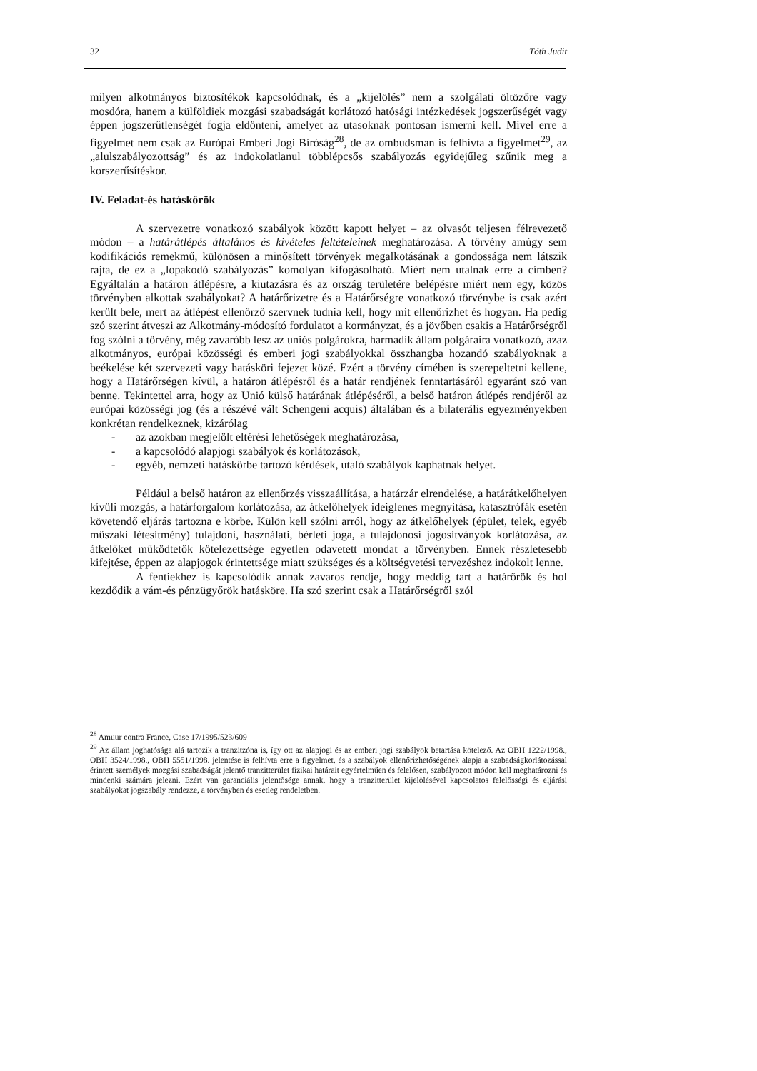32 Tóth Judit
milyen alkotmányos biztosítékok kapcsolódnak, és a „kijelölés” nem a szolgálati öltözőre vagy mosdóra, hanem a külföldiek mozgási szabadságát korlátozó hatósági intézkedések jogszerűségét vagy éppen jogszerűtlenségét fogja eldönteni, amelyet az utasoknak pontosan ismerni kell. Mivel erre a figyelmet nem csak az Európai Emberi Jogi Bíróság<sup>28</sup>, de az ombudsman is felhívta a figyelmet<sup>29</sup>, az „alulszabályozottság” és az indokolatlanul többlépcsős szabályozás egyidejűleg szűnik meg a korszerűsítéskor.
IV. Feladat-és hatáskörök
A szervezetre vonatkozó szabályok között kapott helyet – az olvasót teljesen félrevezető módon – a határátlépés általános és kivételes feltételeinek meghatározása. A törvény amúgy sem kodifikációs remekmű, különösen a minősített törvények megalkotásának a gondossága nem látszik rajta, de ez a „lopakodó szabályozás” komolyan kifogásolható. Miért nem utalnak erre a címben? Egyáltalán a határon átlépésre, a kiutazásra és az ország területére belépésre miért nem egy, közös törvényben alkottak szabályokat? A határőrizetre és a Határőrségre vonatkozó törvénybe is csak azért került bele, mert az átlépést ellenőrző szervnek tudnia kell, hogy mit ellenőrizhet és hogyan. Ha pedig szó szerint átveszi az Alkotmány-módosító fordulatot a kormányzat, és a jövőben csakis a Határőrségről fog szólni a törvény, még zavaróbb lesz az uniós polgárokra, harmadik állam polgáraira vonatkozó, azaz alkotmányos, európai közösségi és emberi jogi szabályokkal összhangba hozandó szabályoknak a beékelése két szervezeti vagy hatásköri fejezet közé. Ezért a törvény címében is szerepeltetni kellene, hogy a Határőrségen kívül, a határon átlépésről és a határ rendjének fenntartásáról egyaránt szó van benne. Tekintettel arra, hogy az Unió külső határának átlépéséről, a belső határon átlépés rendjéről az európai közösségi jog (és a részévé vált Schengeni acquis) általában és a bilaterális egyezményekben konkrétan rendelkeznek, kizárólag
- az azokban megjelölt eltérési lehetőségek meghatározása,
- a kapcsolódó alapjogi szabályok és korlátozások,
- egyéb, nemzeti hatáskörbe tartozó kérdések, utaló szabályok kaphatnak helyet.
Például a belső határon az ellenőrzés visszaállítása, a határzár elrendelése, a határátkelőhelyen kívüli mozgás, a határforgalom korlátozása, az átkelőhelyek ideiglenes megnyitása, katasztrófák esetén követendő eljárás tartozna e körbe. Külön kell szólni arról, hogy az átkelőhelyek (épület, telek, egyéb műszaki létesítmény) tulajdoni, használati, bérleti joga, a tulajdonosi jogosítványok korlátozása, az átkelőket működtetők kötelezettsége egyetlen odavetett mondat a törvényben. Ennek részletesebb kifejtése, éppen az alapjogok érintettsége miatt szükséges és a költségvetési tervezéshez indokolt lenne.
A fentiekhez is kapcsolódik annak zavaros rendje, hogy meddig tart a határőrök és hol kezdődik a vám-és pénzügyőrök hatásköre. Ha szó szerint csak a Határőrségről szól
<sup>28</sup> Amuur contra France, Case 17/1995/523/609
<sup>29</sup> Az állam joghatósága alá tartozik a tranzitzóna is, így ott az alapjogi és az emberi jogi szabályok betartása kötelező. Az OBH 1222/1998., OBH 3524/1998., OBH 5551/1998. jelentése is felhívta erre a figyelmet, és a szabályok ellenőrizhetőségének alapja a szabadságkorlátozással érintett személyek mozgási szabadságát jelentő tranzitterület fizikai határait egyértelműen és felelősen, szabályozott módon kell meghatározni és mindenki számára jelezni. Ezért van garanciális jelentősége annak, hogy a tranzitterület kijelölésével kapcsolatos felelősségi és eljárási szabályokat jogszabály rendezze, a törvényben és esetleg rendeletben.